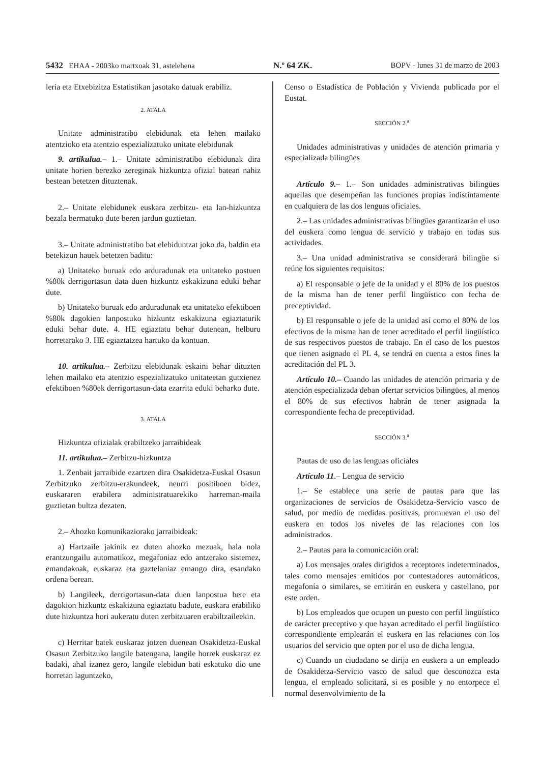5432 EHAA - 2003ko martxoak 31, astelehena N.º 64 ZK. BOPV - lunes 31 de marzo de 2003
leria eta Etxebizitza Estatistikan jasotako datuak erabiliz.
2. ATALA
Unitate administratibo elebidunak eta lehen mailako atentzioko eta atentzio espezializatuko unitate elebidunak
9. artikulua.– 1.– Unitate administratibo elebidunak dira unitate horien berezko zereginak hizkuntza ofizial batean nahiz bestean betetzen dituztenak.
2.– Unitate elebidunek euskara zerbitzu- eta lan-hizkuntza bezala bermatuko dute beren jardun guztietan.
3.– Unitate administratibo bat elebiduntzat joko da, baldin eta betekizun hauek betetzen baditu:
a) Unitateko buruak edo arduradunak eta unitateko postuen %80k derrigortasun data duen hizkuntz eskakizuna eduki behar dute.
b) Unitateko buruak edo arduradunak eta unitateko efektiboen %80k dagokien lanpostuko hizkuntz eskakizuna egiaztaturik eduki behar dute. 4. HE egiaztatu behar dutenean, helburu horretarako 3. HE egiaztatzea hartuko da kontuan.
10. artikulua.– Zerbitzu elebidunak eskaini behar dituzten lehen mailako eta atentzio espezializatuko unitateetan gutxienez efektiboen %80ek derrigortasun-data ezarrita eduki beharko dute.
3. ATALA
Hizkuntza ofizialak erabiltzeko jarraibideak
11. artikulua.– Zerbitzu-hizkuntza
1. Zenbait jarraibide ezartzen dira Osakidetza-Euskal Osasun Zerbitzuko zerbitzu-erakundeek, neurri positiboen bidez, euskararen erabilera administratuarekiko harreman-maila guztietan bultza dezaten.
2.– Ahozko komunikaziorako jarraibideak:
a) Hartzaile jakinik ez duten ahozko mezuak, hala nola erantzungailu automatikoz, megafoniaz edo antzerako sistemez, emandakoak, euskaraz eta gaztelaniaz emango dira, esandako ordena berean.
b) Langileek, derrigortasun-data duen lanpostua bete eta dagokion hizkuntz eskakizuna egiaztatu badute, euskara erabiliko dute hizkuntza hori aukeratu duten zerbitzuaren erabiltzaileekin.
c) Herritar batek euskaraz jotzen duenean Osakidetza-Euskal Osasun Zerbitzuko langile batengana, langile horrek euskaraz ez badaki, ahal izanez gero, langile elebidun bati eskatuko dio une horretan laguntzeko,
Censo o Estadística de Población y Vivienda publicada por el Eustat.
SECCIÓN 2.<sup>a</sup>
Unidades administrativas y unidades de atención primaria y especializada bilingües
Artículo 9.– 1.– Son unidades administrativas bilingües aquellas que desempeñan las funciones propias indistintamente en cualquiera de las dos lenguas oficiales.
2.– Las unidades administrativas bilingües garantizarán el uso del euskera como lengua de servicio y trabajo en todas sus actividades.
3.– Una unidad administrativa se considerará bilingüe si reúne los siguientes requisitos:
a) El responsable o jefe de la unidad y el 80% de los puestos de la misma han de tener perfil lingüístico con fecha de preceptividad.
b) El responsable o jefe de la unidad así como el 80% de los efectivos de la misma han de tener acreditado el perfil lingüístico de sus respectivos puestos de trabajo. En el caso de los puestos que tienen asignado el PL 4, se tendrá en cuenta a estos fines la acreditación del PL 3.
Artículo 10.– Cuando las unidades de atención primaria y de atención especializada deban ofertar servicios bilingües, al menos el 80% de sus efectivos habrán de tener asignada la correspondiente fecha de preceptividad.
SECCIÓN 3.<sup>a</sup>
Pautas de uso de las lenguas oficiales
Artículo 11.– Lengua de servicio
1.– Se establece una serie de pautas para que las organizaciones de servicios de Osakidetza-Servicio vasco de salud, por medio de medidas positivas, promuevan el uso del euskera en todos los niveles de las relaciones con los administrados.
2.– Pautas para la comunicación oral:
a) Los mensajes orales dirigidos a receptores indeterminados, tales como mensajes emitidos por contestadores automáticos, megafonía o similares, se emitirán en euskera y castellano, por este orden.
b) Los empleados que ocupen un puesto con perfil lingüístico de carácter preceptivo y que hayan acreditado el perfil lingüístico correspondiente emplearán el euskera en las relaciones con los usuarios del servicio que opten por el uso de dicha lengua.
c) Cuando un ciudadano se dirija en euskera a un empleado de Osakidetza-Servicio vasco de salud que desconozca esta lengua, el empleado solicitará, si es posible y no entorpece el normal desenvolvimiento de la